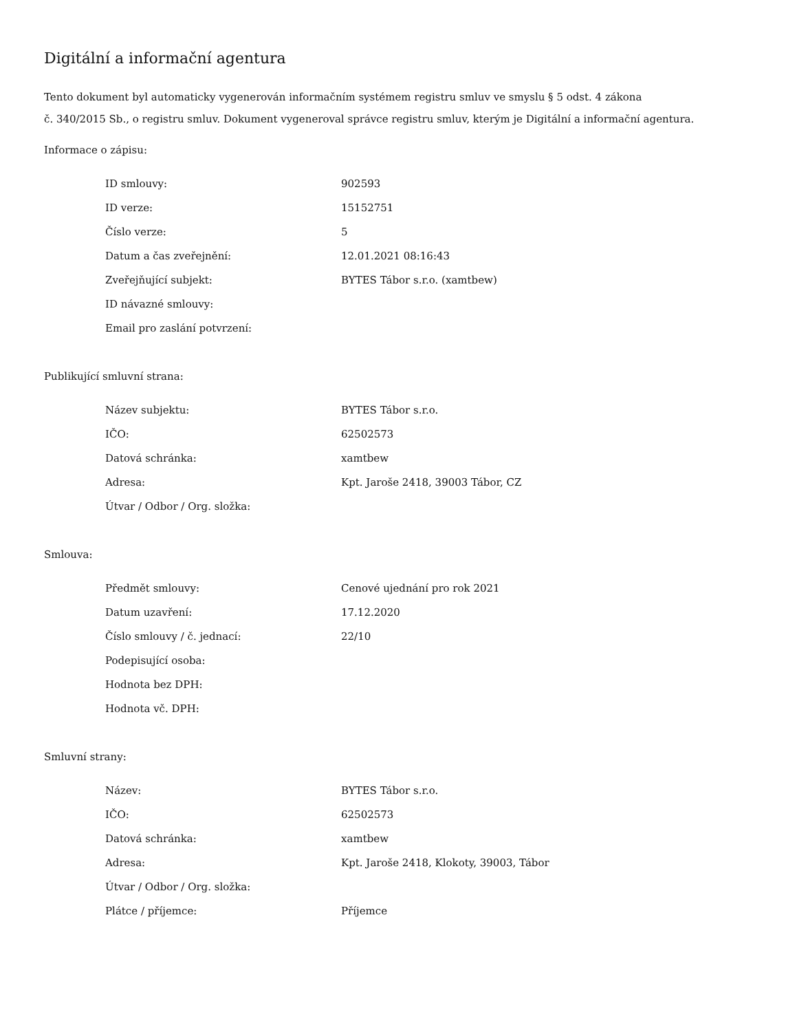Digitální a informační agentura
Tento dokument byl automaticky vygenerován informačním systémem registru smluv ve smyslu § 5 odst. 4 zákona
č. 340/2015 Sb., o registru smluv. Dokument vygeneroval správce registru smluv, kterým je Digitální a informační agentura.
Informace o zápisu:
| ID smlouvy: | 902593 |
| ID verze: | 15152751 |
| Číslo verze: | 5 |
| Datum a čas zveřejnění: | 12.01.2021 08:16:43 |
| Zveřejňující subjekt: | BYTES Tábor s.r.o. (xamtbew) |
| ID návazné smlouvy: | |
| Email pro zaslání potvrzení: | |
Publikující smluvní strana:
| Název subjektu: | BYTES Tábor s.r.o. |
| IČO: | 62502573 |
| Datová schránka: | xamtbew |
| Adresa: | Kpt. Jaroše 2418, 39003 Tábor, CZ |
| Útvar / Odbor / Org. složka: | |
Smlouva:
| Předmět smlouvy: | Cenové ujednání pro rok 2021 |
| Datum uzavření: | 17.12.2020 |
| Číslo smlouvy / č. jednací: | 22/10 |
| Podepisující osoba: | |
| Hodnota bez DPH: | |
| Hodnota vč. DPH: | |
Smluvní strany:
| Název: | BYTES Tábor s.r.o. |
| IČO: | 62502573 |
| Datová schránka: | xamtbew |
| Adresa: | Kpt. Jaroše 2418, Klokoty, 39003, Tábor |
| Útvar / Odbor / Org. složka: | |
| Plátce / příjemce: | Příjemce |